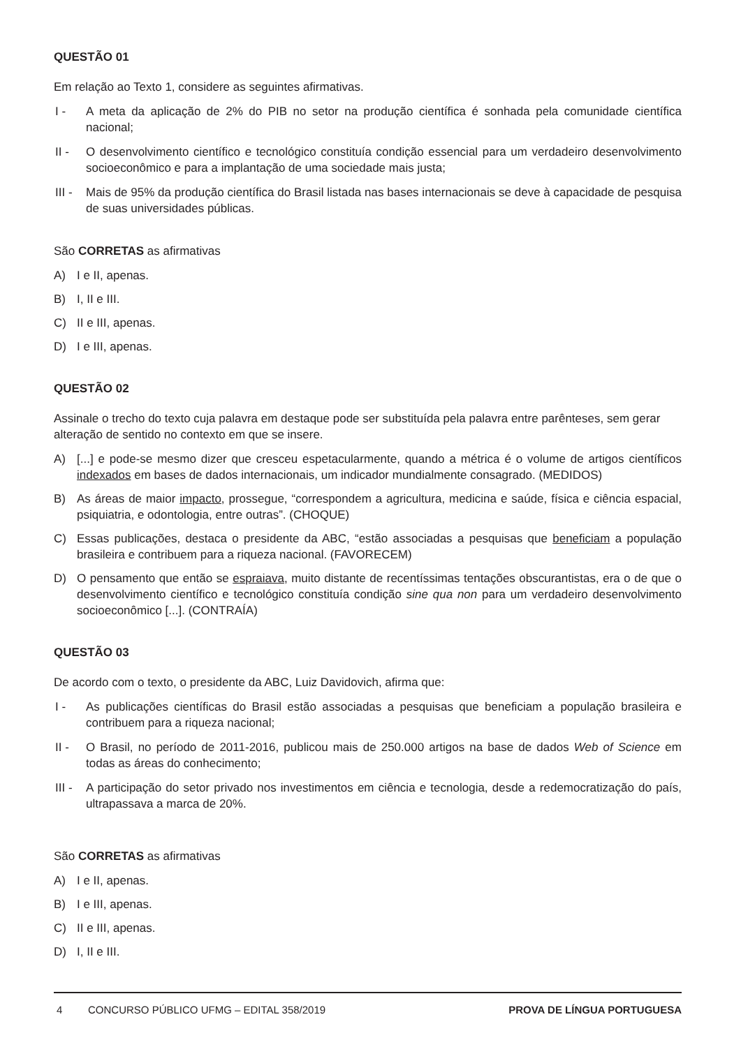QUESTÃO 01
Em relação ao Texto 1, considere as seguintes afirmativas.
I - A meta da aplicação de 2% do PIB no setor na produção científica é sonhada pela comunidade científica nacional;
II - O desenvolvimento científico e tecnológico constituía condição essencial para um verdadeiro desenvolvimento socioeconômico e para a implantação de uma sociedade mais justa;
III - Mais de 95% da produção científica do Brasil listada nas bases internacionais se deve à capacidade de pesquisa de suas universidades públicas.
São CORRETAS as afirmativas
A) I e II, apenas.
B) I, II e III.
C) II e III, apenas.
D) I e III, apenas.
QUESTÃO 02
Assinale o trecho do texto cuja palavra em destaque pode ser substituída pela palavra entre parênteses, sem gerar alteração de sentido no contexto em que se insere.
A) [...] e pode-se mesmo dizer que cresceu espetacularmente, quando a métrica é o volume de artigos científicos indexados em bases de dados internacionais, um indicador mundialmente consagrado. (MEDIDOS)
B) As áreas de maior impacto, prossegue, “correspondem a agricultura, medicina e saúde, física e ciência espacial, psiquiatria, e odontologia, entre outras”. (CHOQUE)
C) Essas publicações, destaca o presidente da ABC, “estão associadas a pesquisas que beneficiam a população brasileira e contribuem para a riqueza nacional. (FAVORECEM)
D) O pensamento que então se espraiava, muito distante de recentíssimas tentações obscurantistas, era o de que o desenvolvimento científico e tecnológico constituía condição sine qua non para um verdadeiro desenvolvimento socioeconômico [...]. (CONTRAÍA)
QUESTÃO 03
De acordo com o texto, o presidente da ABC, Luiz Davidovich, afirma que:
I - As publicações científicas do Brasil estão associadas a pesquisas que beneficiam a população brasileira e contribuem para a riqueza nacional;
II - O Brasil, no período de 2011-2016, publicou mais de 250.000 artigos na base de dados Web of Science em todas as áreas do conhecimento;
III - A participação do setor privado nos investimentos em ciência e tecnologia, desde a redemocratização do país, ultrapassava a marca de 20%.
São CORRETAS as afirmativas
A) I e II, apenas.
B) I e III, apenas.
C) II e III, apenas.
D) I, II e III.
4 CONCURSO PÚBLICO UFMG – EDITAL 358/2019 PROVA DE LÍNGUA PORTUGUESA